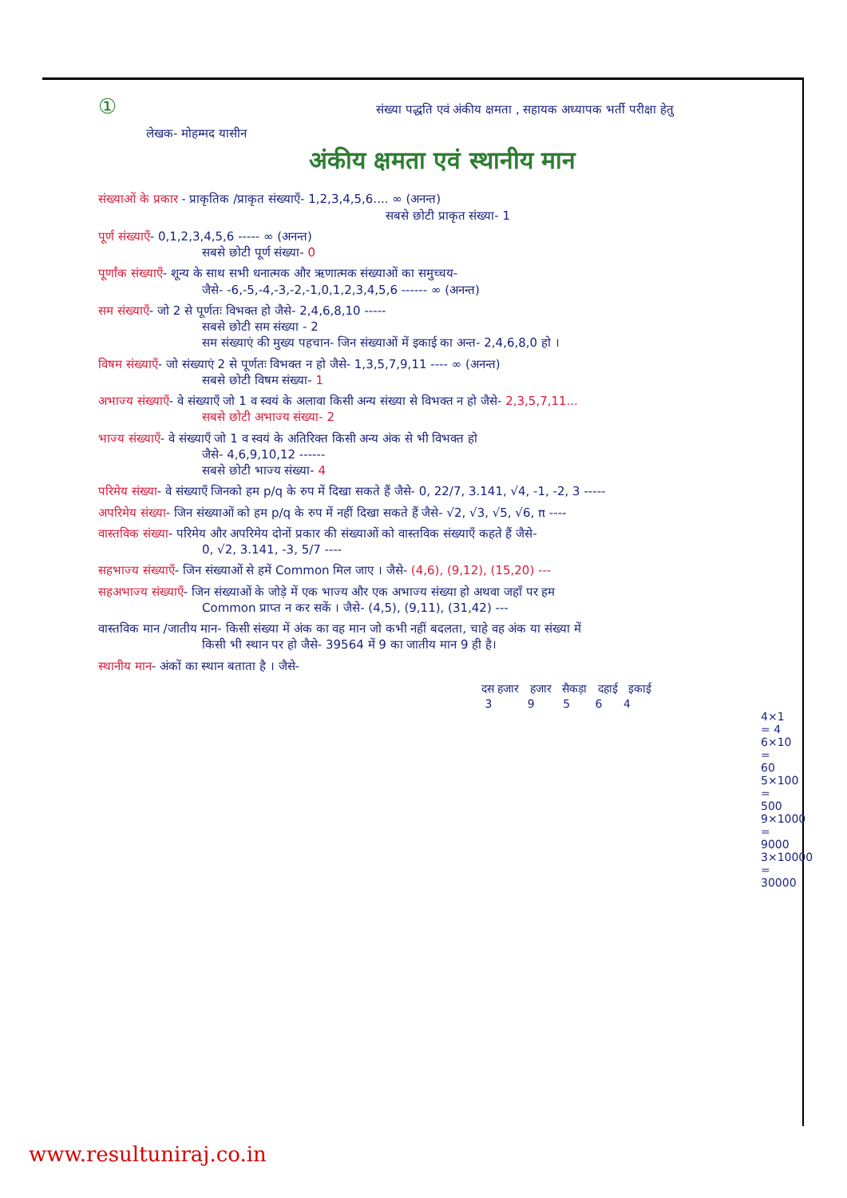① संख्या पद्धति एवं अंकीय क्षमता , सहायक अध्यापक भर्ती परीक्षा हेतु
लेखक- मोहम्मद यासीन
अंकीय क्षमता एवं स्थानीय मान
संख्याओं के प्रकार - प्राकृतिक /प्राकृत संख्याएँ- 1,2,3,4,5,6.... ∞ (अनन्त)
सबसे छोटी प्राकृत संख्या- 1
पूर्ण संख्याएँ- 0,1,2,3,4,5,6 ----- ∞ (अनन्त)
सबसे छोटी पूर्ण संख्या- 0
पूर्णांक संख्याएँ- शून्य के साथ सभी धनात्मक और ऋणात्मक संख्याओं का समुच्चय-
जैसे- -6,-5,-4,-3,-2,-1,0,1,2,3,4,5,6 ------ ∞ (अनन्त)
सम संख्याएँ- जो 2 से पूर्णतः विभक्त हो जैसे- 2,4,6,8,10 -----
सबसे छोटी सम संख्या - 2
सम संख्याएं की मुख्य पहचान- जिन संख्याओं में इकाई का अन्त- 2,4,6,8,0 हो ।
विषम संख्याएँ- जो संख्याएं 2 से पूर्णतः विभक्त न हो जैसे- 1,3,5,7,9,11 ---- ∞ (अनन्त)
सबसे छोटी विषम संख्या- 1
अभाज्य संख्याएँ- वे संख्याएँ जो 1 व स्वयं के अलावा किसी अन्य संख्या से विभक्त न हो जैसे- 2,3,5,7,11...
सबसे छोटी अभाज्य संख्या- 2
भाज्य संख्याएँ- वे संख्याएँ जो 1 व स्वयं के अतिरिक्त किसी अन्य अंक से भी विभक्त हो
जैसे- 4,6,9,10,12 ------
सबसे छोटी भाज्य संख्या- 4
परिमेय संख्या- वे संख्याएँ जिनको हम p/q के रुप में दिखा सकते हैं जैसे- 0, 22/7, 3.141, √4, -1, -2, 3 -----
अपरिमेय संख्या- जिन संख्याओं को हम p/q के रुप में नहीं दिखा सकते हैं जैसे- √2, √3, √5, √6, π ----
वास्तविक संख्या- परिमेय और अपरिमेय दोनों प्रकार की संख्याओं को वास्तविक संख्याएँ कहते हैं जैसे-
0, √2, 3.141, -3, 5/7 ----
सहभाज्य संख्याएँ- जिन संख्याओं से हमें Common मिल जाए । जैसे- (4,6), (9,12), (15,20) ---
सहअभाज्य संख्याएँ- जिन संख्याओं के जोड़े में एक भाज्य और एक अभाज्य संख्या हो अथवा जहाँ पर हम
Common प्राप्त न कर सकें । जैसे- (4,5), (9,11), (31,42) ---
वास्तविक मान /जातीय मान- किसी संख्या में अंक का वह मान जो कभी नहीं बदलता, चाहे वह अंक या संख्या में
किसी भी स्थान पर हो जैसे- 39564 में 9 का जातीय मान 9 ही है।
स्थानीय मान- अंकों का स्थान बताता है । जैसे-
दस हजार हजार सैकड़ा दहाई इकाई
3 9 5 6 4
4×1 = 4
6×10 = 60
5×100 = 500
9×1000 = 9000
3×10000 = 30000
www.resultuniraj.co.in